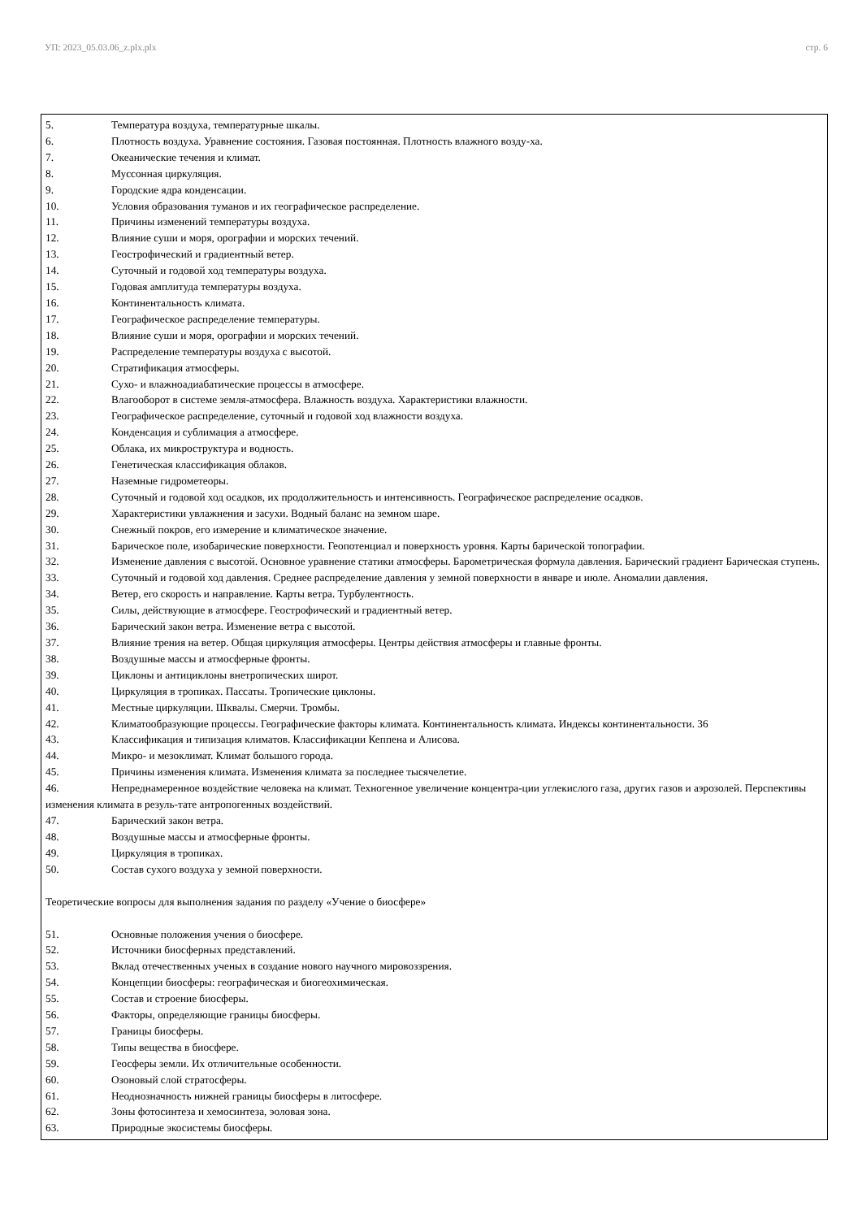УП: 2023_05.03.06_z.plx.plx стр. 6
5. Температура воздуха, температурные шкалы.
6. Плотность воздуха. Уравнение состояния. Газовая постоянная. Плотность влажного возду-ха.
7. Океанические течения и климат.
8. Муссонная циркуляция.
9. Городские ядра конденсации.
10. Условия образования туманов и их географическое распределение.
11. Причины изменений температуры воздуха.
12. Влияние суши и моря, орографии и морских течений.
13. Геострофический и градиентный ветер.
14. Суточный и годовой ход температуры воздуха.
15. Годовая амплитуда температуры воздуха.
16. Континентальность климата.
17. Географическое распределение температуры.
18. Влияние суши и моря, орографии и морских течений.
19. Распределение температуры воздуха с высотой.
20. Стратификация атмосферы.
21. Сухо- и влажноадиабатические процессы в атмосфере.
22. Влагооборот в системе земля-атмосфера. Влажность воздуха. Характеристики влажности.
23. Географическое распределение, суточный и годовой ход влажности воздуха.
24. Конденсация и сублимация а атмосфере.
25. Облака, их микроструктура и водность.
26. Генетическая классификация облаков.
27. Наземные гидрометеоры.
28. Суточный и годовой ход осадков, их продолжительность и интенсивность. Географическое распределение осадков.
29. Характеристики увлажнения и засухи. Водный баланс на земном шаре.
30. Снежный покров, его измерение и климатическое значение.
31. Барическое поле, изобарические поверхности. Геопотенциал и поверхность уровня. Карты барической топографии.
32. Изменение давления с высотой. Основное уравнение статики атмосферы. Барометрическая формула давления. Барический градиент Барическая ступень.
33. Суточный и годовой ход давления. Среднее распределение давления у земной поверхности в январе и июле. Аномалии давления.
34. Ветер, его скорость и направление. Карты ветра. Турбулентность.
35. Силы, действующие в атмосфере. Геострофический и градиентный ветер.
36. Барический закон ветра. Изменение ветра с высотой.
37. Влияние трения на ветер. Общая циркуляция атмосферы. Центры действия атмосферы и главные фронты.
38. Воздушные массы и атмосферные фронты.
39. Циклоны и антициклоны внетропических широт.
40. Циркуляция в тропиках. Пассаты. Тропические циклоны.
41. Местные циркуляции. Шквалы. Смерчи. Тромбы.
42. Климатообразующие процессы. Географические факторы климата. Континентальность климата. Индексы континентальности. 36
43. Классификация и типизация климатов. Классификации Кеппена и Алисова.
44. Микро- и мезоклимат. Климат большого города.
45. Причины изменения климата. Изменения климата за последнее тысячелетие.
46. Непреднамеренное воздействие человека на климат. Техногенное увеличение концентра-ции углекислого газа, других газов и аэрозолей. Перспективы изменения климата в резуль-тате антропогенных воздействий.
47. Барический закон ветра.
48. Воздушные массы и атмосферные фронты.
49. Циркуляция в тропиках.
50. Состав сухого воздуха у земной поверхности.
Теоретические вопросы для выполнения задания по разделу «Учение о биосфере»
51. Основные положения учения о биосфере.
52. Источники биосферных представлений.
53. Вклад отечественных ученых в создание нового научного мировоззрения.
54. Концепции биосферы: географическая и биогеохимическая.
55. Состав и строение биосферы.
56. Факторы, определяющие границы биосферы.
57. Границы биосферы.
58. Типы вещества в биосфере.
59. Геосферы земли. Их отличительные особенности.
60. Озоновый слой стратосферы.
61. Неоднозначность нижней границы биосферы в литосфере.
62. Зоны фотосинтеза и хемосинтеза, эоловая зона.
63. Природные экосистемы биосферы.